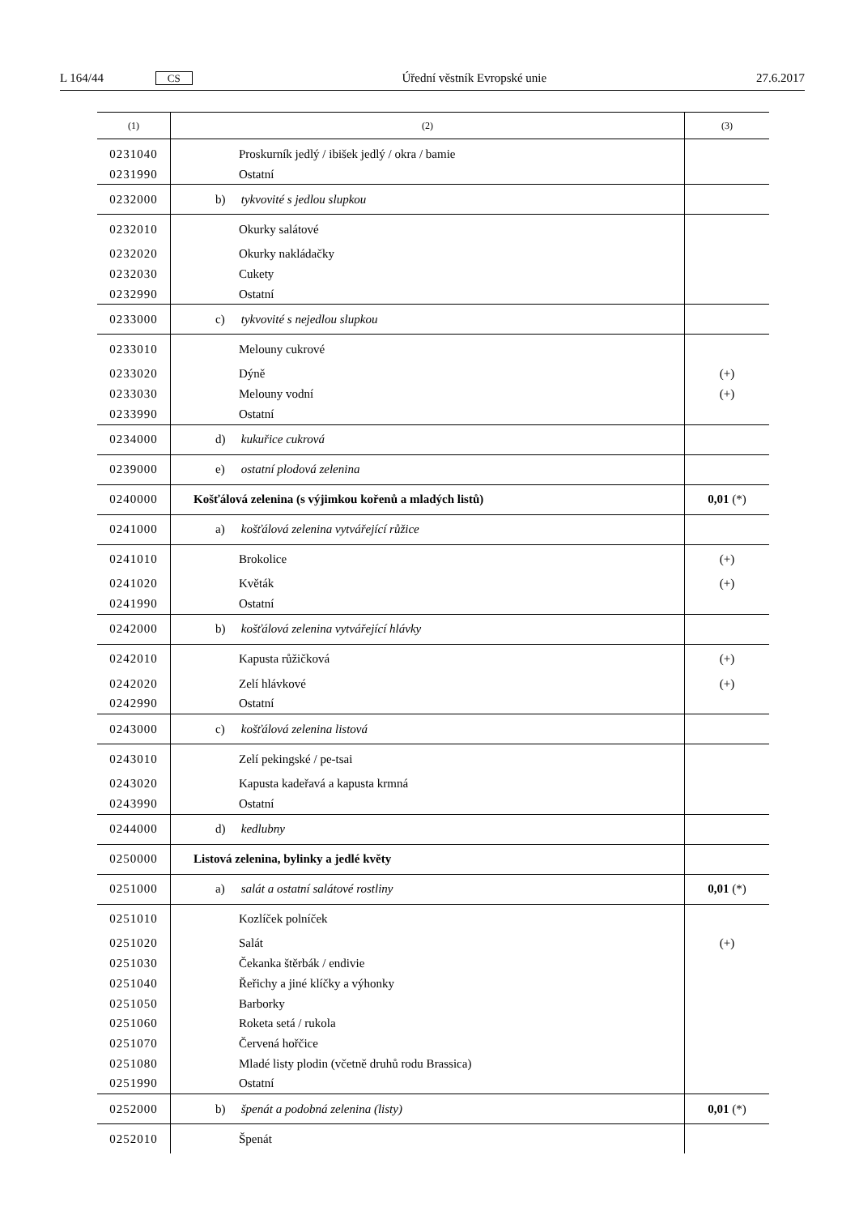L 164/44 CS Úřední věstník Evropské unie 27.6.2017
| (1) | (2) | (3) |
| --- | --- | --- |
| 0231040 | Proskurník jedlý / ibišek jedlý / okra / bamie | |
| 0231990 | Ostatní | |
| 0232000 | b) tykvovité s jedlou slupkou | |
| 0232010 | Okurky salátové | |
| 0232020 | Okurky nakládačky | |
| 0232030 | Cukety | |
| 0232990 | Ostatní | |
| 0233000 | c) tykvovité s nejedlou slupkou | |
| 0233010 | Melouny cukrové | |
| 0233020 | Dýně | (+) |
| 0233030 | Melouny vodní | (+) |
| 0233990 | Ostatní | |
| 0234000 | d) kukuřice cukrová | |
| 0239000 | e) ostatní plodová zelenina | |
| 0240000 | Košťálová zelenina (s výjimkou kořenů a mladých listů) | 0,01 (*) |
| 0241000 | a) košťálová zelenina vytvářející růžice | |
| 0241010 | Brokolice | (+) |
| 0241020 | Květák | (+) |
| 0241990 | Ostatní | |
| 0242000 | b) košťálová zelenina vytvářející hlávky | |
| 0242010 | Kapusta růžičková | (+) |
| 0242020 | Zelí hlávkové | (+) |
| 0242990 | Ostatní | |
| 0243000 | c) košťálová zelenina listová | |
| 0243010 | Zelí pekingské / pe-tsai | |
| 0243020 | Kapusta kadeřavá a kapusta krmná | |
| 0243990 | Ostatní | |
| 0244000 | d) kedlubny | |
| 0250000 | Listová zelenina, bylinky a jedlé květy | |
| 0251000 | a) salát a ostatní salátové rostliny | 0,01 (*) |
| 0251010 | Kozlíček polníček | |
| 0251020 | Salát | (+) |
| 0251030 | Čekanka štěrbák / endivie | |
| 0251040 | Řeřichy a jiné klíčky a výhonky | |
| 0251050 | Barborky | |
| 0251060 | Roketa setá / rukola | |
| 0251070 | Červená hořčice | |
| 0251080 | Mladé listy plodin (včetně druhů rodu Brassica) | |
| 0251990 | Ostatní | |
| 0252000 | b) špenát a podobná zelenina (listy) | 0,01 (*) |
| 0252010 | Špenát | |